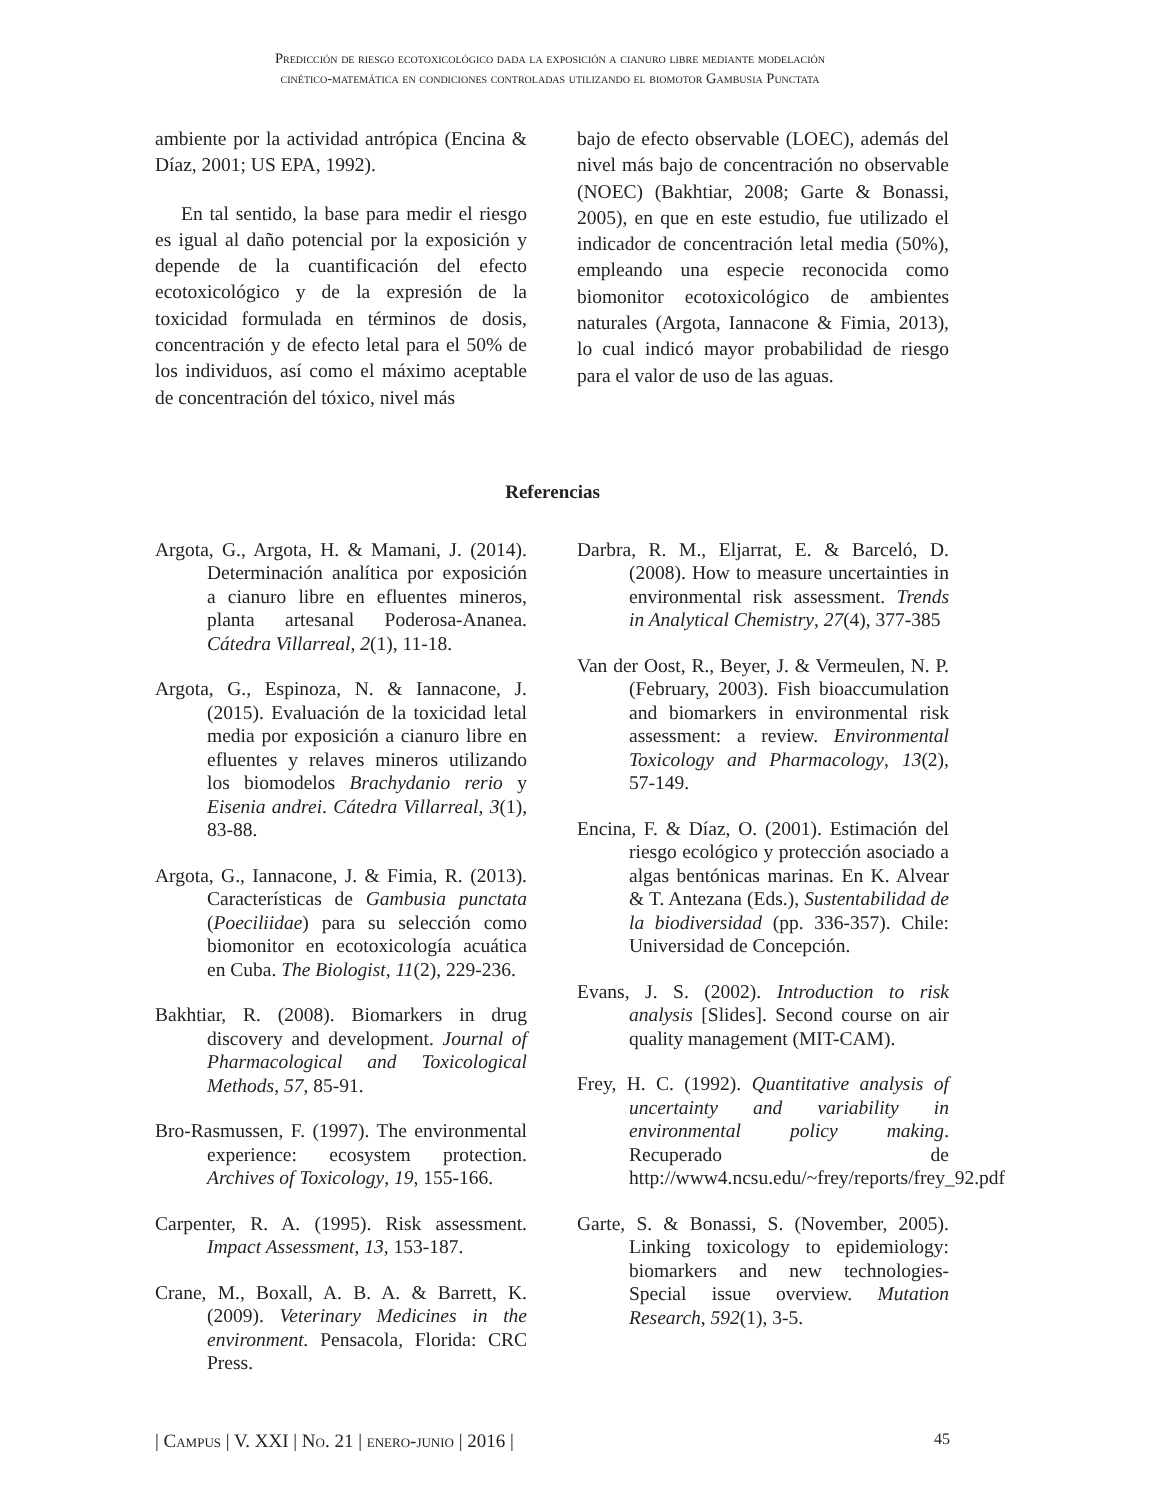Predicción de riesgo ecotoxicológico dada la exposición a cianuro libre mediante modelación
cinético-matemática en condiciones controladas utilizando el biomotor Gambusia Punctata
ambiente por la actividad antrópica (Encina & Díaz, 2001; US EPA, 1992).
En tal sentido, la base para medir el riesgo es igual al daño potencial por la exposición y depende de la cuantificación del efecto ecotoxicológico y de la expresión de la toxicidad formulada en términos de dosis, concentración y de efecto letal para el 50% de los individuos, así como el máximo aceptable de concentración del tóxico, nivel más
bajo de efecto observable (LOEC), además del nivel más bajo de concentración no observable (NOEC) (Bakhtiar, 2008; Garte & Bonassi, 2005), en que en este estudio, fue utilizado el indicador de concentración letal media (50%), empleando una especie reconocida como biomonitor ecotoxicológico de ambientes naturales (Argota, Iannacone & Fimia, 2013), lo cual indicó mayor probabilidad de riesgo para el valor de uso de las aguas.
Referencias
Argota, G., Argota, H. & Mamani, J. (2014). Determinación analítica por exposición a cianuro libre en efluentes mineros, planta artesanal Poderosa-Ananea. Cátedra Villarreal, 2(1), 11-18.
Argota, G., Espinoza, N. & Iannacone, J. (2015). Evaluación de la toxicidad letal media por exposición a cianuro libre en efluentes y relaves mineros utilizando los biomodelos Brachydanio rerio y Eisenia andrei. Cátedra Villarreal, 3(1), 83-88.
Argota, G., Iannacone, J. & Fimia, R. (2013). Características de Gambusia punctata (Poeciliidae) para su selección como biomonitor en ecotoxicología acuática en Cuba. The Biologist, 11(2), 229-236.
Bakhtiar, R. (2008). Biomarkers in drug discovery and development. Journal of Pharmacological and Toxicological Methods, 57, 85-91.
Bro-Rasmussen, F. (1997). The environmental experience: ecosystem protection. Archives of Toxicology, 19, 155-166.
Carpenter, R. A. (1995). Risk assessment. Impact Assessment, 13, 153-187.
Crane, M., Boxall, A. B. A. & Barrett, K. (2009). Veterinary Medicines in the environment. Pensacola, Florida: CRC Press.
Darbra, R. M., Eljarrat, E. & Barceló, D. (2008). How to measure uncertainties in environmental risk assessment. Trends in Analytical Chemistry, 27(4), 377-385
Van der Oost, R., Beyer, J. & Vermeulen, N. P. (February, 2003). Fish bioaccumulation and biomarkers in environmental risk assessment: a review. Environmental Toxicology and Pharmacology, 13(2), 57-149.
Encina, F. & Díaz, O. (2001). Estimación del riesgo ecológico y protección asociado a algas bentónicas marinas. En K. Alvear & T. Antezana (Eds.), Sustentabilidad de la biodiversidad (pp. 336-357). Chile: Universidad de Concepción.
Evans, J. S. (2002). Introduction to risk analysis [Slides]. Second course on air quality management (MIT-CAM).
Frey, H. C. (1992). Quantitative analysis of uncertainty and variability in environmental policy making. Recuperado de http://www4.ncsu.edu/~frey/reports/frey_92.pdf
Garte, S. & Bonassi, S. (November, 2005). Linking toxicology to epidemiology: biomarkers and new technologies-Special issue overview. Mutation Research, 592(1), 3-5.
| Campus | V. XXI | No. 21 | enero-junio | 2016 | 45